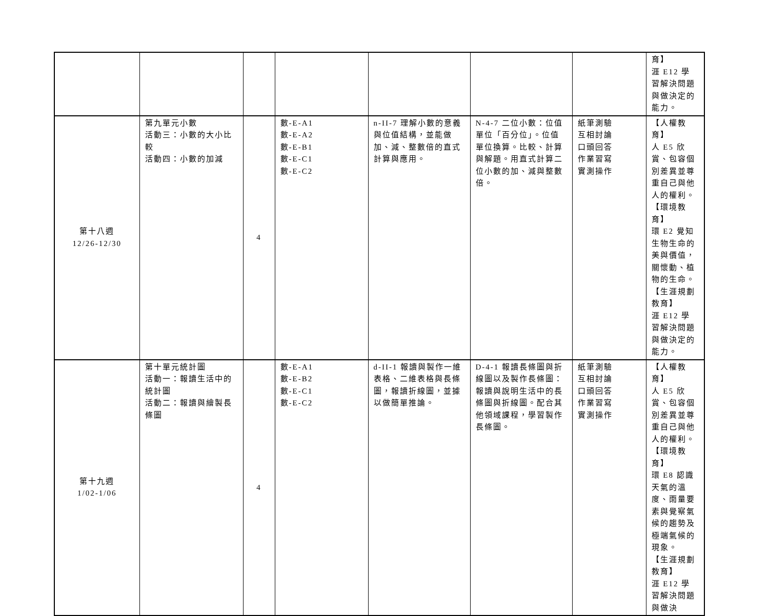| | | | | | | | 育】 涯 E12 學習解決問題與做決定的能力。 |
| 第十八週 12/26-12/30 | 第九單元小數 活動三：小數的大小比較 活動四：小數的加減 | 4 | 數-E-A1 數-E-A2 數-E-B1 數-E-C1 數-E-C2 | n-II-7 理解小數的意義與位值結構，並能做加、減、整數倍的直式計算與應用。 | N-4-7 二位小數：位值單位「百分位」。位值單位換算。比較、計算與解題。用直式計算二位小數的加、減與整數倍。 | 紙筆測驗 互相討論 口頭回答 作業習寫 實測操作 | 【人權教育】 人 E5 欣賞、包容個別差異並尊重自己與他人的權利。 【環境教育】 環 E2 覺知生物生命的美與價值，關懷動、植物的生命。 【生涯規劃教育】 涯 E12 學習解決問題與做決定的能力。 |
| 第十九週 1/02-1/06 | 第十單元統計圖 活動一：報讀生活中的統計圖 活動二：報讀與繪製長條圖 | 4 | 數-E-A1 數-E-B2 數-E-C1 數-E-C2 | d-II-1 報讀與製作一維表格、二維表格與長條圖，報讀折線圖，並據以做簡單推論。 | D-4-1 報讀長條圖與折線圖以及製作長條圖：報讀與說明生活中的長條圖與折線圖。配合其他領域課程，學習製作長條圖。 | 紙筆測驗 互相討論 口頭回答 作業習寫 實測操作 | 【人權教育】 人 E5 欣賞、包容個別差異並尊重自己與他人的權利。 【環境教育】 環 E8 認識天氣的溫度、雨量要素與覺察氣候的趨勢及極端氣候的現象。 【生涯規劃教育】 涯 E12 學習解決問題與做決 |